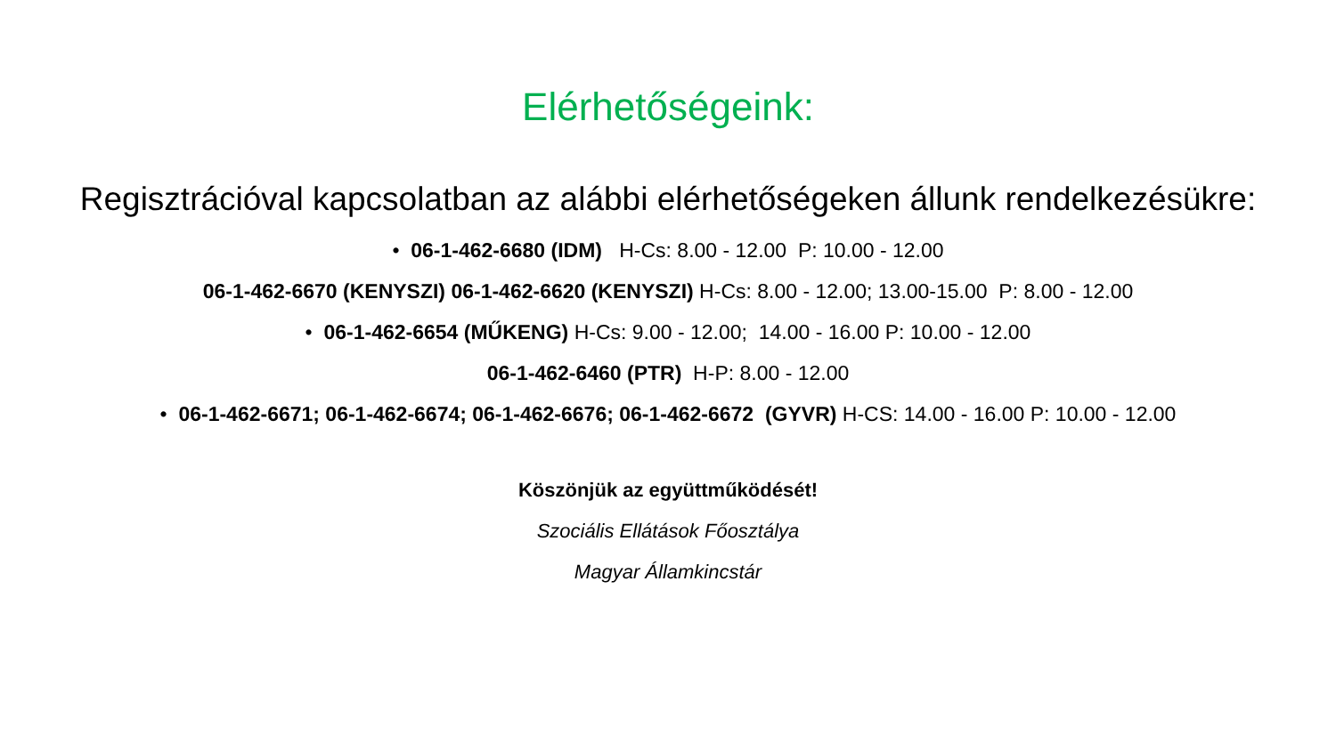Elérhetőségeink:
Regisztrációval kapcsolatban az alábbi elérhetőségeken állunk rendelkezésükre:
• 06-1-462-6680 (IDM) H-Cs: 8.00 - 12.00 P: 10.00 - 12.00
06-1-462-6670 (KENYSZI) 06-1-462-6620 (KENYSZI) H-Cs: 8.00 - 12.00; 13.00-15.00 P: 8.00 - 12.00
• 06-1-462-6654 (MŰKENG) H-Cs: 9.00 - 12.00; 14.00 - 16.00 P: 10.00 - 12.00
06-1-462-6460 (PTR) H-P: 8.00 - 12.00
• 06-1-462-6671; 06-1-462-6674; 06-1-462-6676; 06-1-462-6672 (GYVR) H-CS: 14.00 - 16.00 P: 10.00 - 12.00
Köszönjük az együttműködését!
Szociális Ellátások Főosztálya
Magyar Államkincstár